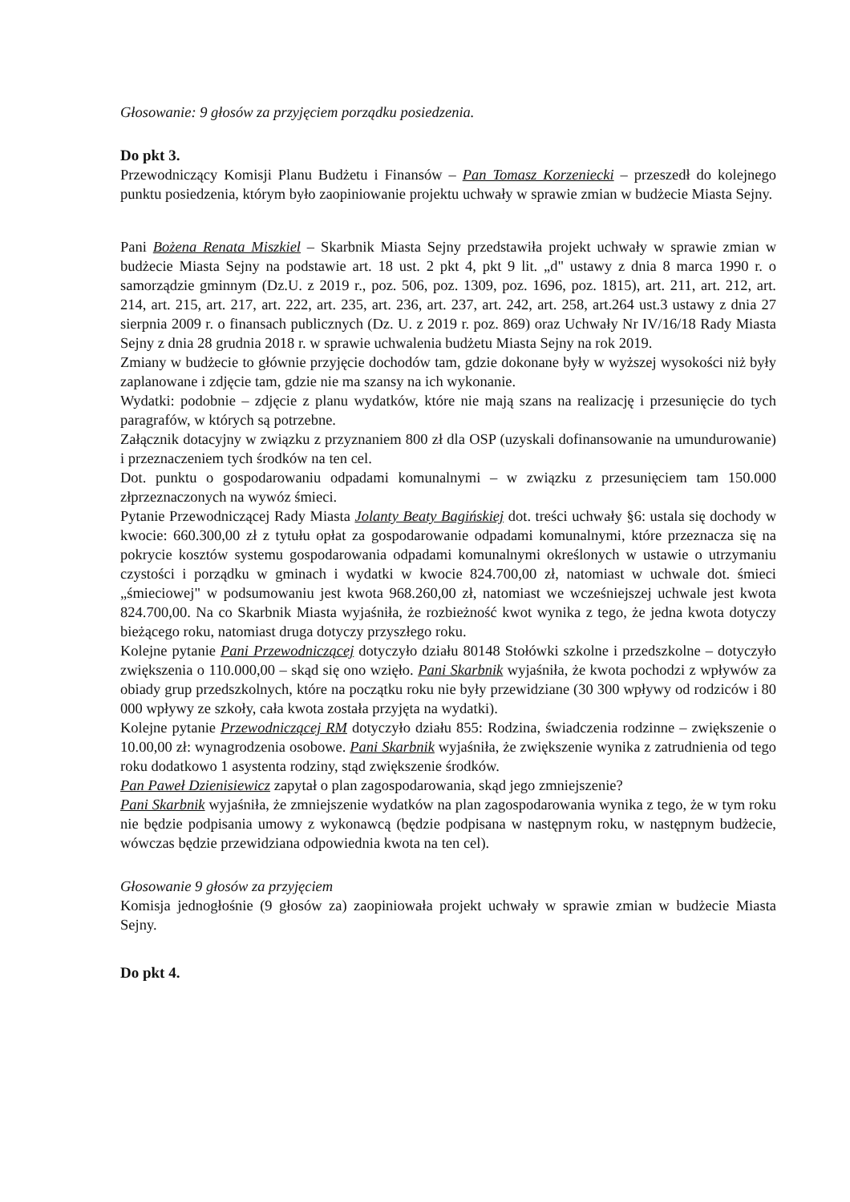Głosowanie: 9 głosów za przyjęciem porządku posiedzenia.
Do pkt 3.
Przewodniczący Komisji Planu Budżetu i Finansów – Pan Tomasz Korzeniecki – przeszedł do kolejnego punktu posiedzenia, którym było zaopiniowanie projektu uchwały w sprawie zmian w budżecie Miasta Sejny.
Pani Bożena Renata Miszkiel – Skarbnik Miasta Sejny przedstawiła projekt uchwały w sprawie zmian w budżecie Miasta Sejny na podstawie art. 18 ust. 2 pkt 4, pkt 9 lit. „d" ustawy z dnia 8 marca 1990 r. o samorządzie gminnym (Dz.U. z 2019 r., poz. 506, poz. 1309, poz. 1696, poz. 1815), art. 211, art. 212, art. 214, art. 215, art. 217, art. 222, art. 235, art. 236, art. 237, art. 242, art. 258, art.264 ust.3 ustawy z dnia 27 sierpnia 2009 r. o finansach publicznych (Dz. U. z 2019 r. poz. 869) oraz Uchwały Nr IV/16/18 Rady Miasta Sejny z dnia 28 grudnia 2018 r. w sprawie uchwalenia budżetu Miasta Sejny na rok 2019.
Zmiany w budżecie to głównie przyjęcie dochodów tam, gdzie dokonane były w wyższej wysokości niż były zaplanowane i zdjęcie tam, gdzie nie ma szansy na ich wykonanie.
Wydatki: podobnie – zdjęcie z planu wydatków, które nie mają szans na realizację i przesunięcie do tych paragrafów, w których są potrzebne.
Załącznik dotacyjny w związku z przyznaniem 800 zł dla OSP (uzyskali dofinansowanie na umundurowanie) i przeznaczeniem tych środków na ten cel.
Dot. punktu o gospodarowaniu odpadami komunalnymi – w związku z przesunięciem tam 150.000 złprzeznaczonych na wywóz śmieci.
Pytanie Przewodniczącej Rady Miasta Jolanty Beaty Bagińskiej dot. treści uchwały §6: ustala się dochody w kwocie: 660.300,00 zł z tytułu opłat za gospodarowanie odpadami komunalnymi, które przeznacza się na pokrycie kosztów systemu gospodarowania odpadami komunalnymi określonych w ustawie o utrzymaniu czystości i porządku w gminach i wydatki w kwocie 824.700,00 zł, natomiast w uchwale dot. śmieci „śmieciowej" w podsumowaniu jest kwota 968.260,00 zł, natomiast we wcześniejszej uchwale jest kwota 824.700,00. Na co Skarbnik Miasta wyjaśniła, że rozbieżność kwot wynika z tego, że jedna kwota dotyczy bieżącego roku, natomiast druga dotyczy przyszłego roku.
Kolejne pytanie Pani Przewodniczącej dotyczyło działu 80148 Stołówki szkolne i przedszkolne – dotyczyło zwiększenia o 110.000,00 – skąd się ono wzięło. Pani Skarbnik wyjaśniła, że kwota pochodzi z wpływów za obiady grup przedszkolnych, które na początku roku nie były przewidziane (30 300 wpływy od rodziców i 80 000 wpływy ze szkoły, cała kwota została przyjęta na wydatki).
Kolejne pytanie Przewodniczącej RM dotyczyło działu 855: Rodzina, świadczenia rodzinne – zwiększenie o 10.00,00 zł: wynagrodzenia osobowe. Pani Skarbnik wyjaśniła, że zwiększenie wynika z zatrudnienia od tego roku dodatkowo 1 asystenta rodziny, stąd zwiększenie środków.
Pan Paweł Dzienisiewicz zapytał o plan zagospodarowania, skąd jego zmniejszenie?
Pani Skarbnik wyjaśniła, że zmniejszenie wydatków na plan zagospodarowania wynika z tego, że w tym roku nie będzie podpisania umowy z wykonawcą (będzie podpisana w następnym roku, w następnym budżecie, wówczas będzie przewidziana odpowiednia kwota na ten cel).
Głosowanie 9 głosów za przyjęciem
Komisja jednogłośnie (9 głosów za) zaopiniowała projekt uchwały w sprawie zmian w budżecie Miasta Sejny.
Do pkt 4.